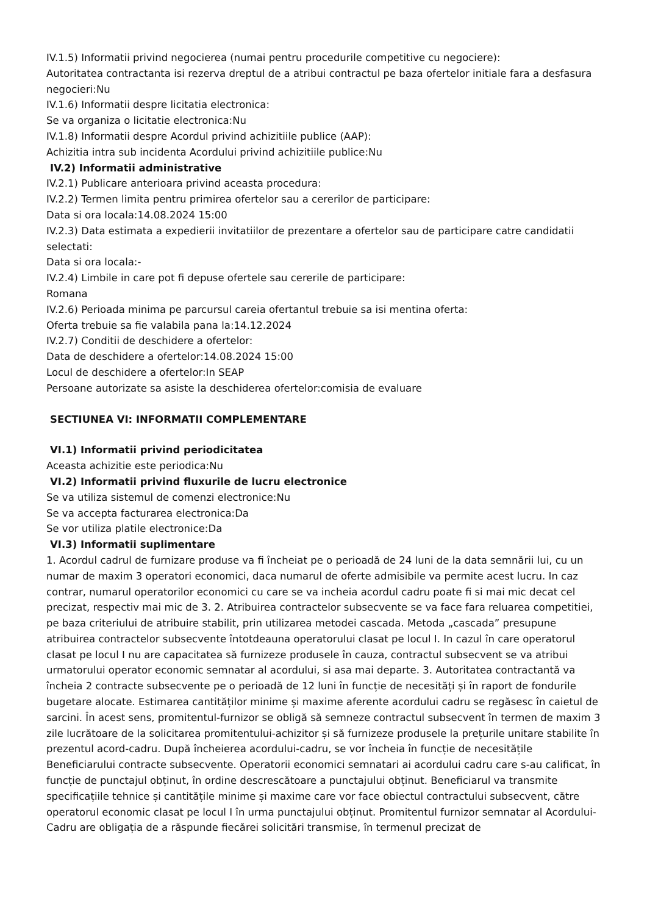IV.1.5) Informatii privind negocierea (numai pentru procedurile competitive cu negociere):
Autoritatea contractanta isi rezerva dreptul de a atribui contractul pe baza ofertelor initiale fara a desfasura negocieri:Nu
IV.1.6) Informatii despre licitatia electronica:
Se va organiza o licitatie electronica:Nu
IV.1.8) Informatii despre Acordul privind achizitiile publice (AAP):
Achizitia intra sub incidenta Acordului privind achizitiile publice:Nu
IV.2) Informatii administrative
IV.2.1) Publicare anterioara privind aceasta procedura:
IV.2.2) Termen limita pentru primirea ofertelor sau a cererilor de participare:
Data si ora locala:14.08.2024 15:00
IV.2.3) Data estimata a expedierii invitatiilor de prezentare a ofertelor sau de participare catre candidatii selectati:
Data si ora locala:-
IV.2.4) Limbile in care pot fi depuse ofertele sau cererile de participare:
Romana
IV.2.6) Perioada minima pe parcursul careia ofertantul trebuie sa isi mentina oferta:
Oferta trebuie sa fie valabila pana la:14.12.2024
IV.2.7) Conditii de deschidere a ofertelor:
Data de deschidere a ofertelor:14.08.2024 15:00
Locul de deschidere a ofertelor:In SEAP
Persoane autorizate sa asiste la deschiderea ofertelor:comisia de evaluare
SECTIUNEA VI: INFORMATII COMPLEMENTARE
VI.1) Informatii privind periodicitatea
Aceasta achizitie este periodica:Nu
VI.2) Informatii privind fluxurile de lucru electronice
Se va utiliza sistemul de comenzi electronice:Nu
Se va accepta facturarea electronica:Da
Se vor utiliza platile electronice:Da
VI.3) Informatii suplimentare
1. Acordul cadrul de furnizare produse va fi încheiat pe o perioadă de 24 luni de la data semnării lui, cu un numar de maxim 3 operatori economici, daca numarul de oferte admisibile va permite acest lucru. In caz contrar, numarul operatorilor economici cu care se va incheia acordul cadru poate fi si mai mic decat cel precizat, respectiv mai mic de 3. 2. Atribuirea contractelor subsecvente se va face fara reluarea competitiei, pe baza criteriului de atribuire stabilit, prin utilizarea metodei cascada. Metoda „cascada” presupune atribuirea contractelor subsecvente întotdeauna operatorului clasat pe locul I. In cazul în care operatorul clasat pe locul I nu are capacitatea să furnizeze produsele în cauza, contractul subsecvent se va atribui urmatorului operator economic semnatar al acordului, si asa mai departe. 3. Autoritatea contractantă va încheia 2 contracte subsecvente pe o perioadă de 12 luni în funcție de necesități și în raport de fondurile bugetare alocate. Estimarea cantităților minime și maxime aferente acordului cadru se regăsesc în caietul de sarcini. În acest sens, promitentul-furnizor se obligă să semneze contractul subsecvent în termen de maxim 3 zile lucrătoare de la solicitarea promitentului-achizitor și să furnizeze produsele la prețurile unitare stabilite în prezentul acord-cadru. După încheierea acordului-cadru, se vor încheia în funcție de necesitățile Beneficiarului contracte subsecvente. Operatorii economici semnatari ai acordului cadru care s-au calificat, în funcție de punctajul obținut, în ordine descrescătoare a punctajului obținut. Beneficiarul va transmite specificațiile tehnice și cantitățile minime și maxime care vor face obiectul contractului subsecvent, către operatorul economic clasat pe locul I în urma punctajului obținut. Promitentul furnizor semnatar al Acordului-Cadru are obligația de a răspunde fiecărei solicitări transmise, în termenul precizat de